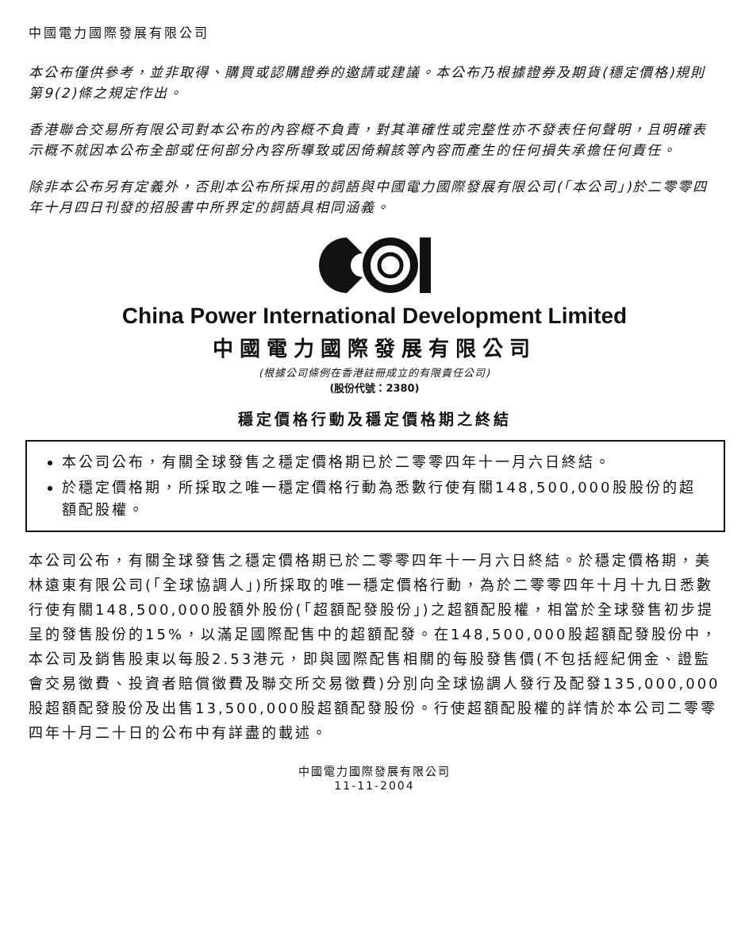中國電力國際發展有限公司
本公布僅供參考，並非取得、購買或認購證券的邀請或建議。本公布乃根據證券及期貨(穩定價格)規則第9(2)條之規定作出。
香港聯合交易所有限公司對本公布的內容概不負責，對其準確性或完整性亦不發表任何聲明，且明確表示概不就因本公布全部或任何部分內容所導致或因倚賴該等內容而產生的任何損失承擔任何責任。
除非本公布另有定義外，否則本公布所採用的詞語與中國電力國際發展有限公司(「本公司」)於二零零四年十月四日刊發的招股書中所界定的詞語具相同涵義。
China Power International Development Limited
中國電力國際發展有限公司
(根據公司條例在香港註冊成立的有限責任公司)
(股份代號：2380)
穩定價格行動及穩定價格期之終結
本公司公布，有關全球發售之穩定價格期已於二零零四年十一月六日終結。
於穩定價格期，所採取之唯一穩定價格行動為悉數行使有關148,500,000股股份的超額配股權。
本公司公布，有關全球發售之穩定價格期已於二零零四年十一月六日終結。於穩定價格期，美林遠東有限公司(「全球協調人」)所採取的唯一穩定價格行動，為於二零零四年十月十九日悉數行使有關148,500,000股額外股份(「超額配發股份」)之超額配股權，相當於全球發售初步提呈的發售股份的15%，以滿足國際配售中的超額配發。在148,500,000股超額配發股份中，本公司及銷售股東以每股2.53港元，即與國際配售相關的每股發售價(不包括經紀佣金、證監會交易徵費、投資者賠償徵費及聯交所交易徵費)分別向全球協調人發行及配發135,000,000股超額配發股份及出售13,500,000股超額配發股份。行使超額配股權的詳情於本公司二零零四年十月二十日的公布中有詳盡的載述。
中國電力國際發展有限公司
11-11-2004